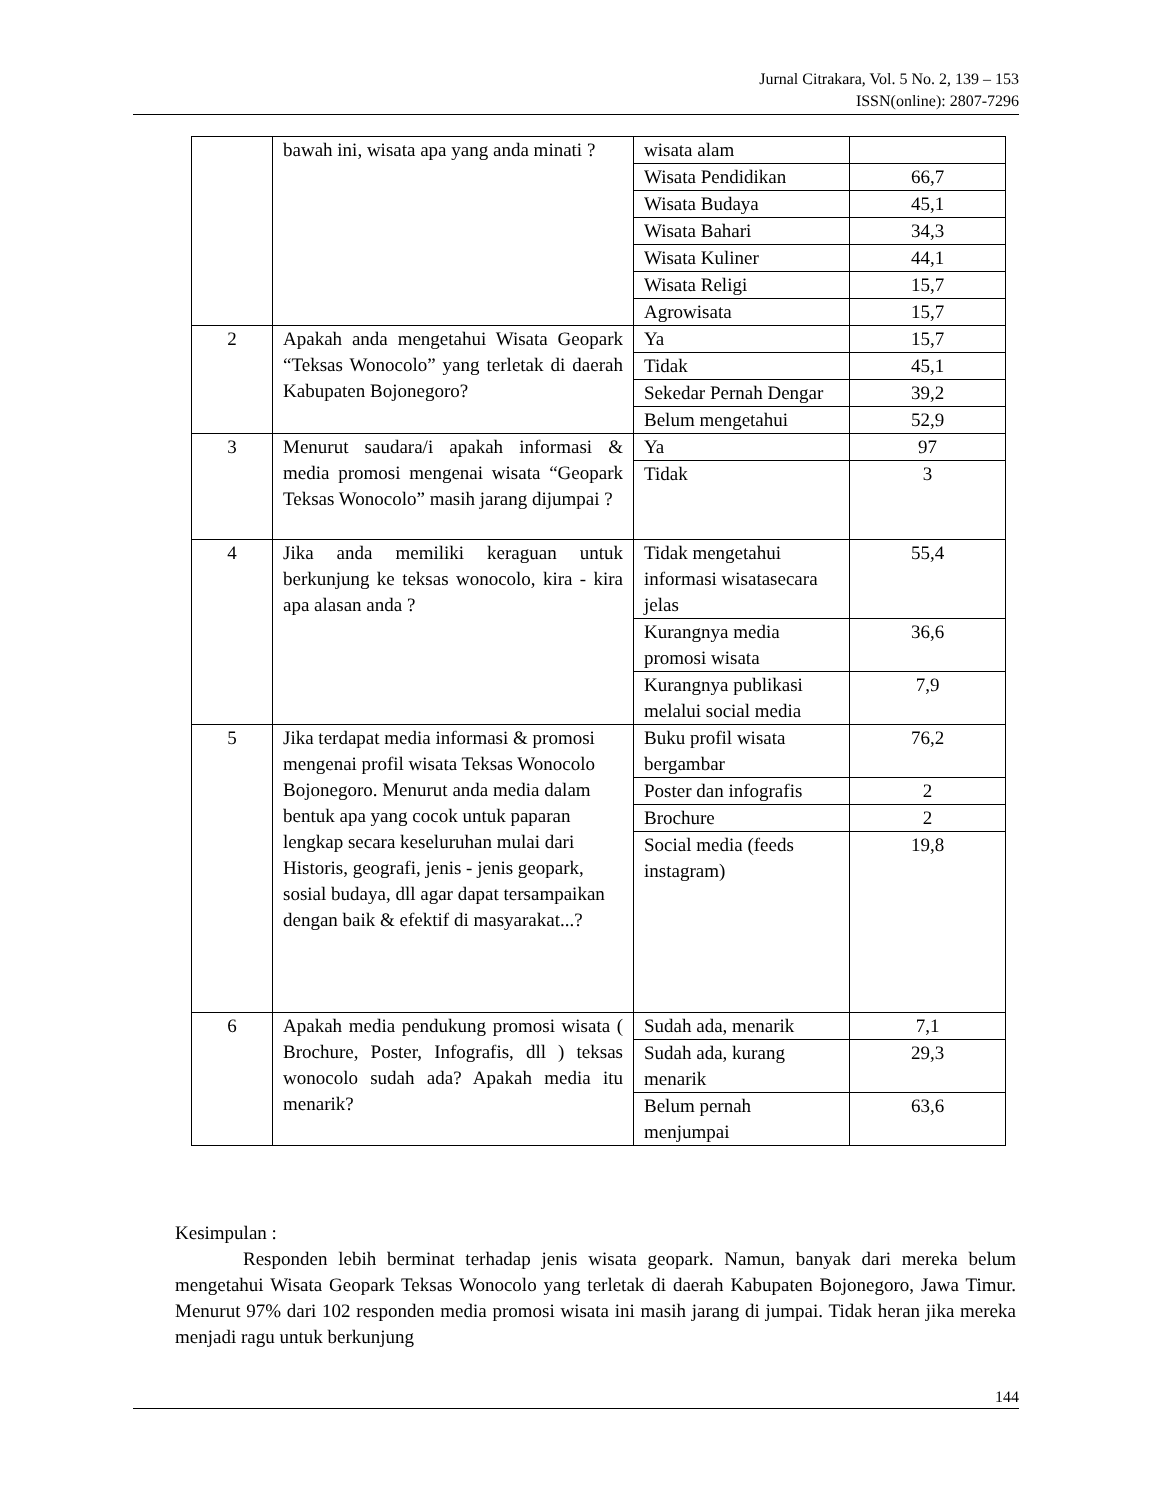Jurnal Citrakara, Vol. 5 No. 2, 139 – 153
ISSN(online): 2807-7296
| | bawah ini, wisata apa yang anda minati ? | wisata alam | |
| | | Wisata Pendidikan | 66,7 |
| | | Wisata Budaya | 45,1 |
| | | Wisata Bahari | 34,3 |
| | | Wisata Kuliner | 44,1 |
| | | Wisata Religi | 15,7 |
| | | Agrowisata | 15,7 |
| 2 | Apakah anda mengetahui Wisata Geopark “Teksas Wonocolo” yang terletak di daerah Kabupaten Bojonegoro? | Ya | 15,7 |
| | | Tidak | 45,1 |
| | | Sekedar Pernah Dengar | 39,2 |
| | | Belum mengetahui | 52,9 |
| 3 | Menurut saudara/i apakah informasi & media promosi mengenai wisata “Geopark Teksas Wonocolo” masih jarang dijumpai ? | Ya | 97 |
| | | Tidak | 3 |
| 4 | Jika anda memiliki keraguan untuk berkunjung ke teksas wonocolo, kira - kira apa alasan anda ? | Tidak mengetahui informasi wisatasecara jelas | 55,4 |
| | | Kurangnya media promosi wisata | 36,6 |
| | | Kurangnya publikasi melalui social media | 7,9 |
| 5 | Jika terdapat media informasi & promosi mengenai profil wisata Teksas Wonocolo Bojonegoro. Menurut anda media dalam bentuk apa yang cocok untuk paparan lengkap secara keseluruhan mulai dari Historis, geografi, jenis - jenis geopark, sosial budaya, dll agar dapat tersampaikan dengan baik & efektif di masyarakat...? | Buku profil wisata bergambar | 76,2 |
| | | Poster dan infografis | 2 |
| | | Brochure | 2 |
| | | Social media (feeds instagram) | 19,8 |
| 6 | Apakah media pendukung promosi wisata ( Brochure, Poster, Infografis, dll ) teksas wonocolo sudah ada? Apakah media itu menarik? | Sudah ada, menarik | 7,1 |
| | | Sudah ada, kurang menarik | 29,3 |
| | | Belum pernah menjumpai | 63,6 |
Kesimpulan :
Responden lebih berminat terhadap jenis wisata geopark. Namun, banyak dari mereka belum mengetahui Wisata Geopark Teksas Wonocolo yang terletak di daerah Kabupaten Bojonegoro, Jawa Timur. Menurut 97% dari 102 responden media promosi wisata ini masih jarang di jumpai. Tidak heran jika mereka menjadi ragu untuk berkunjung
144